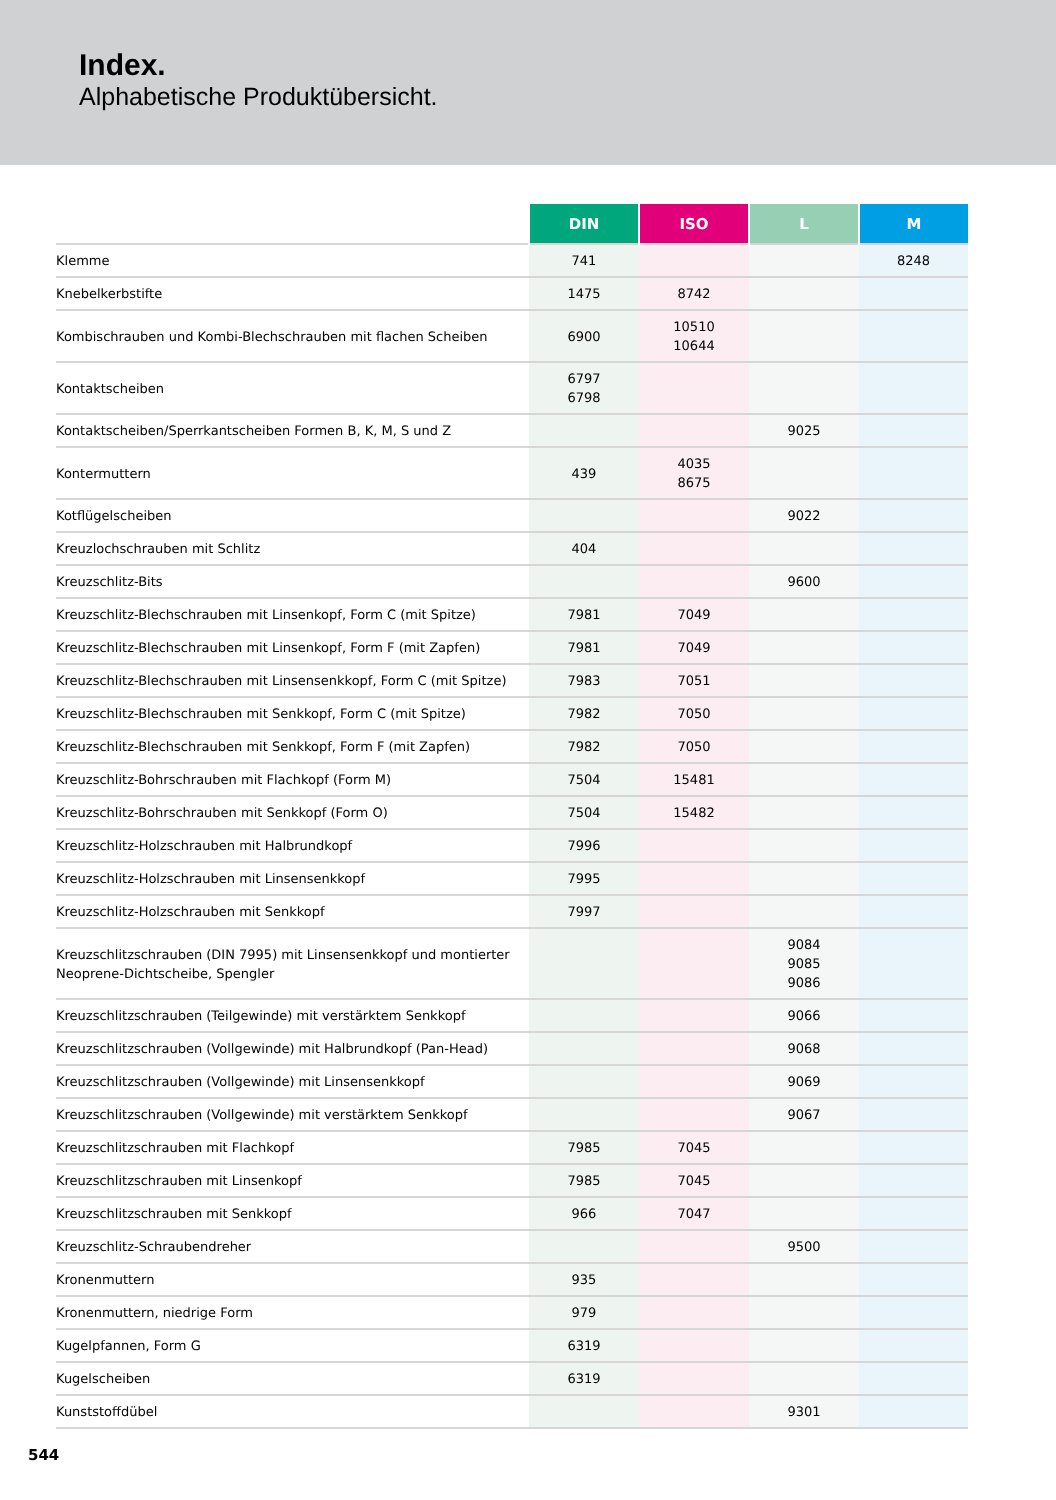Index.
Alphabetische Produktübersicht.
| | DIN | ISO | L | M |
| --- | --- | --- | --- | --- |
| Klemme | 741 | | | 8248 |
| Knebelkerbstifte | 1475 | 8742 | | |
| Kombischrauben und Kombi-Blechschrauben mit flachen Scheiben | 6900 | 10510 10644 | | |
| Kontaktscheiben | 6797 6798 | | | |
| Kontaktscheiben/Sperrkantscheiben Formen B, K, M, S und Z | | | 9025 | |
| Kontermuttern | 439 | 4035 8675 | | |
| Kotflügelscheiben | | | 9022 | |
| Kreuzlochschrauben mit Schlitz | 404 | | | |
| Kreuzschlitz-Bits | | | 9600 | |
| Kreuzschlitz-Blechschrauben mit Linsenkopf, Form C (mit Spitze) | 7981 | 7049 | | |
| Kreuzschlitz-Blechschrauben mit Linsenkopf, Form F (mit Zapfen) | 7981 | 7049 | | |
| Kreuzschlitz-Blechschrauben mit Linsensenkkopf, Form C (mit Spitze) | 7983 | 7051 | | |
| Kreuzschlitz-Blechschrauben mit Senkkopf, Form C (mit Spitze) | 7982 | 7050 | | |
| Kreuzschlitz-Blechschrauben mit Senkkopf, Form F (mit Zapfen) | 7982 | 7050 | | |
| Kreuzschlitz-Bohrschrauben mit Flachkopf (Form M) | 7504 | 15481 | | |
| Kreuzschlitz-Bohrschrauben mit Senkkopf (Form O) | 7504 | 15482 | | |
| Kreuzschlitz-Holzschrauben mit Halbrundkopf | 7996 | | | |
| Kreuzschlitz-Holzschrauben mit Linsensenkkopf | 7995 | | | |
| Kreuzschlitz-Holzschrauben mit Senkkopf | 7997 | | | |
| Kreuzschlitzschrauben (DIN 7995) mit Linsensenkkopf und montierter Neoprene-Dichtscheibe, Spengler | | | 9084 9085 9086 | |
| Kreuzschlitzschrauben (Teilgewinde) mit verstärktem Senkkopf | | | 9066 | |
| Kreuzschlitzschrauben (Vollgewinde) mit Halbrundkopf (Pan-Head) | | | 9068 | |
| Kreuzschlitzschrauben (Vollgewinde) mit Linsensenkkopf | | | 9069 | |
| Kreuzschlitzschrauben (Vollgewinde) mit verstärktem Senkkopf | | | 9067 | |
| Kreuzschlitzschrauben mit Flachkopf | 7985 | 7045 | | |
| Kreuzschlitzschrauben mit Linsenkopf | 7985 | 7045 | | |
| Kreuzschlitzschrauben mit Senkkopf | 966 | 7047 | | |
| Kreuzschlitz-Schraubendreher | | | 9500 | |
| Kronenmuttern | 935 | | | |
| Kronenmuttern, niedrige Form | 979 | | | |
| Kugelpfannen, Form G | 6319 | | | |
| Kugelscheiben | 6319 | | | |
| Kunststoffdübel | | | 9301 | |
544